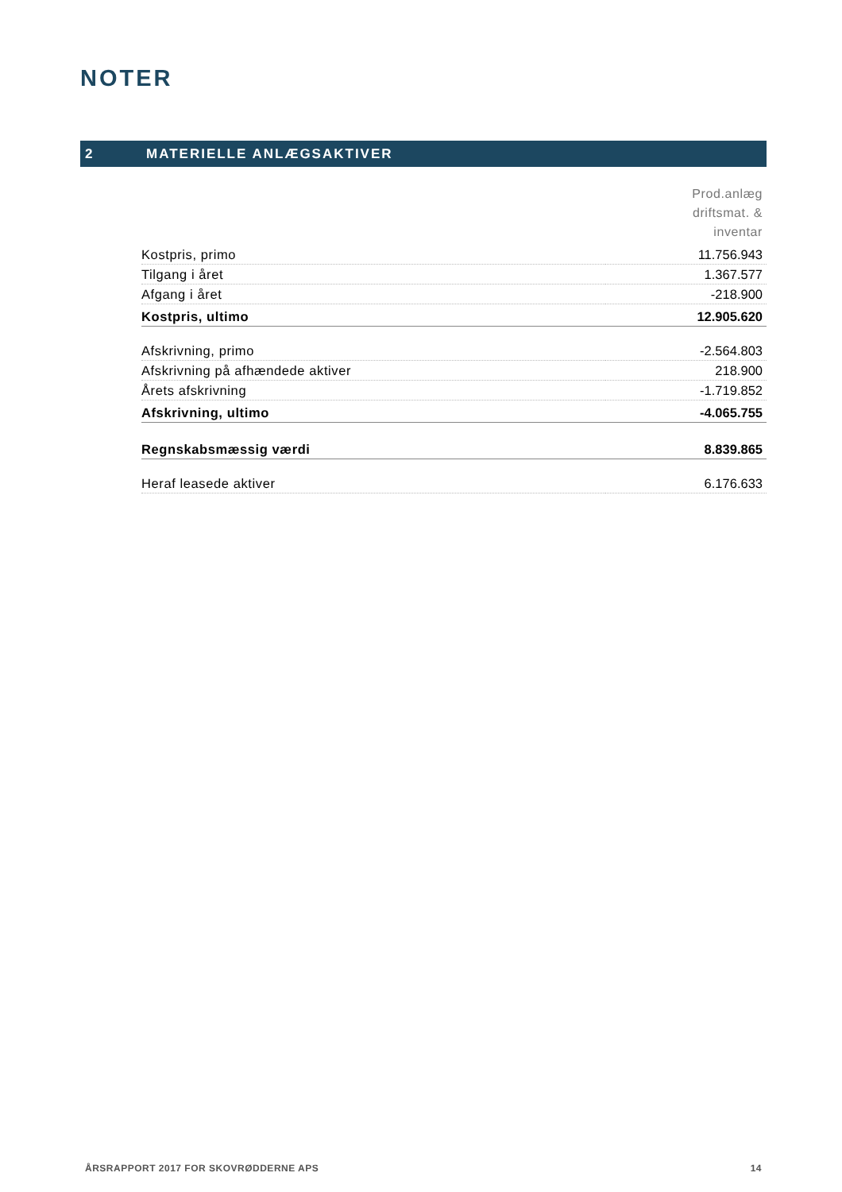NOTER
2 MATERIELLE ANLÆGSAKTIVER
| | Prod.anlæg driftsmat. & inventar |
| Kostpris, primo | 11.756.943 |
| Tilgang i året | 1.367.577 |
| Afgang i året | -218.900 |
| Kostpris, ultimo | 12.905.620 |
| Afskrivning, primo | -2.564.803 |
| Afskrivning på afhændede aktiver | 218.900 |
| Årets afskrivning | -1.719.852 |
| Afskrivning, ultimo | -4.065.755 |
| Regnskabsmæssig værdi | 8.839.865 |
| Heraf leasede aktiver | 6.176.633 |
ÅRSRAPPORT 2017 FOR SKOVRØDDERNE APS 14